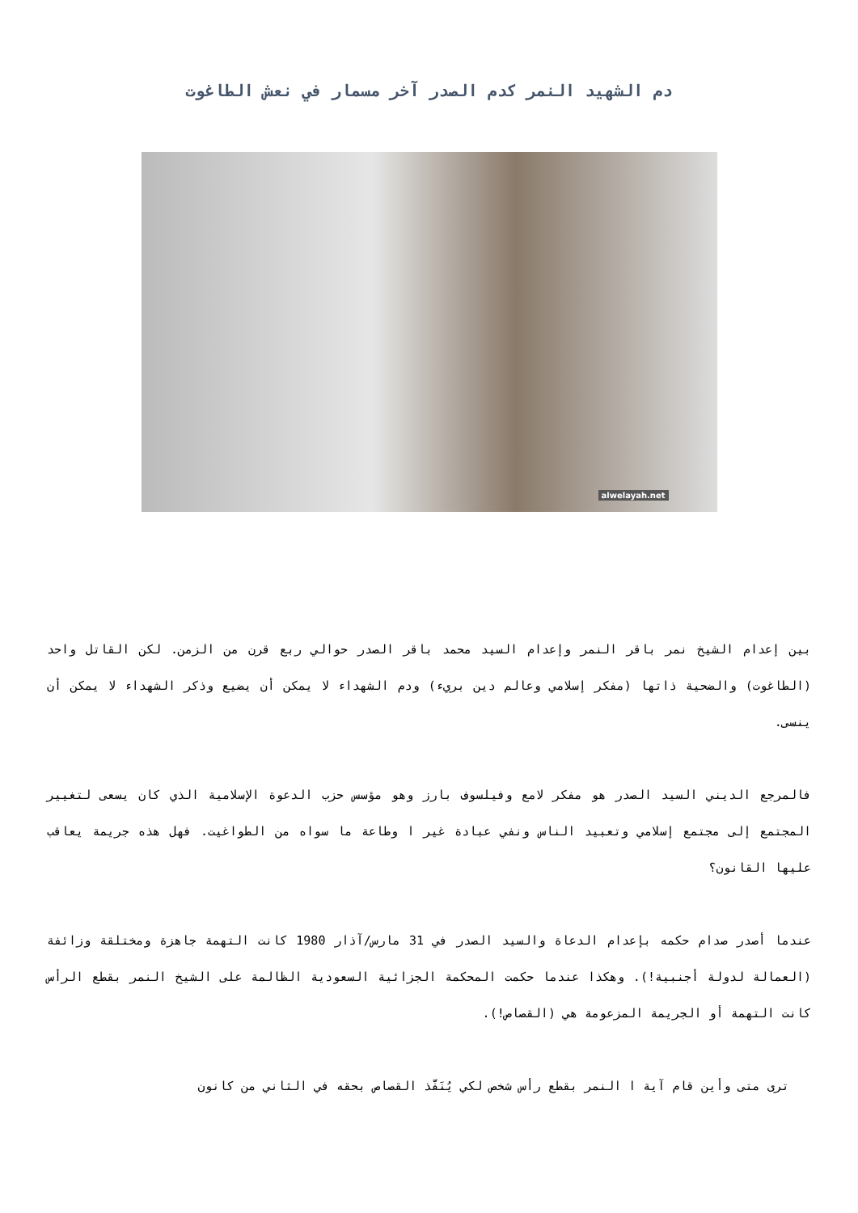دم الشهيد النمر كدم الصدر آخر مسمار في نعش الطاغوت
alwelayah.net
بين إعدام الشيخ نمر باقر النمر وإعدام السيد محمد باقر الصدر حوالي ربع قرن من الزمن. لكن القاتل واحد (الطاغوت) والضحية ذاتها (مفكر إسلامي وعالم دين بريء) ودم الشهداء لا يمكن أن يضيع وذكر الشهداء لا يمكن أن ينسى.
فالمرجع الديني السيد الصدر هو مفكر لامع وفيلسوف بارز وهو مؤسس حزب الدعوة الإسلامية الذي كان يسعى لتغيير المجتمع إلى مجتمع إسلامي وتعبيد الناس ونفي عبادة غير ا وطاعة ما سواه من الطواغيت. فهل هذه جريمة يعاقب عليها القانون؟
عندما أصدر صدام حكمه بإعدام الدعاة والسيد الصدر في 31 مارس/آذار 1980 كانت التهمة جاهزة ومختلقة وزائفة (العمالة لدولة أجنبية!). وهكذا عندما حكمت المحكمة الجزائية السعودية الظالمة على الشيخ النمر بقطع الرأس كانت التهمة أو الجريمة المزعومة هي (القصاص!).
ترى متى وأين قام آية ا النمر بقطع رأس شخص لكي يُنَفَّذ القصاص بحقه في الثاني من كانون